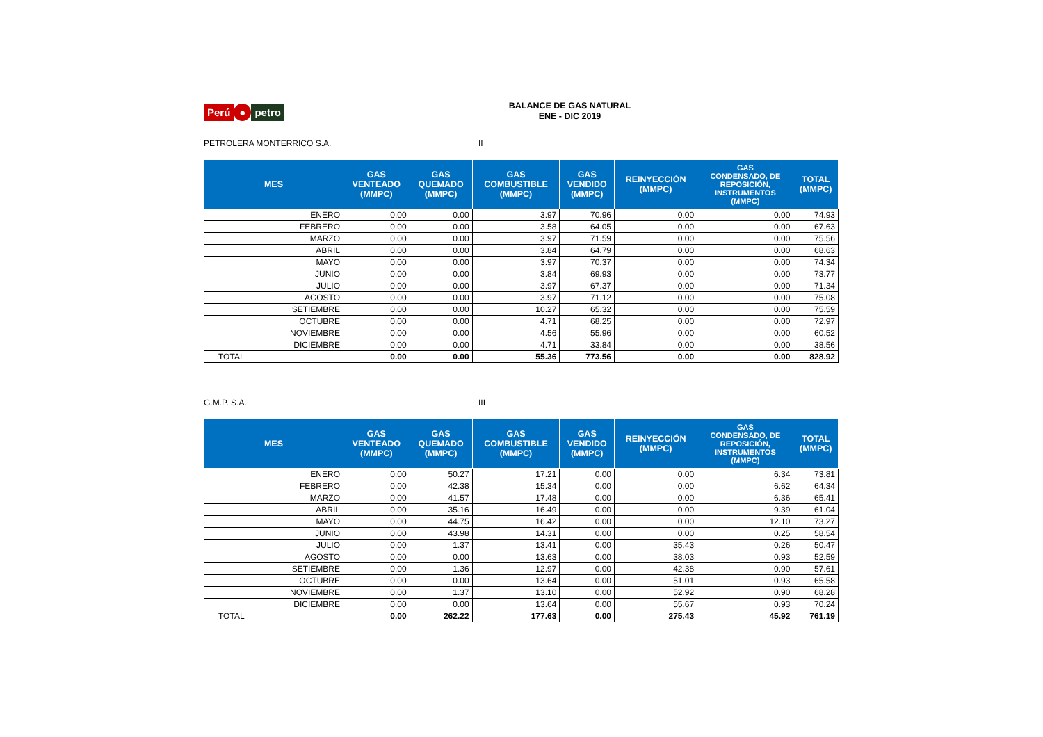Perú ● petro
BALANCE DE GAS NATURAL
ENE - DIC 2019
PETROLERA MONTERRICO S.A. II
| MES | GAS VENTEADO (MMPC) | GAS QUEMADO (MMPC) | GAS COMBUSTIBLE (MMPC) | GAS VENDIDO (MMPC) | REINYECCIÓN (MMPC) | GAS CONDENSADO, DE REPOSICIÓN, INSTRUMENTOS (MMPC) | TOTAL (MMPC) |
| --- | --- | --- | --- | --- | --- | --- | --- |
| ENERO | 0.00 | 0.00 | 3.97 | 70.96 | 0.00 | 0.00 | 74.93 |
| FEBRERO | 0.00 | 0.00 | 3.58 | 64.05 | 0.00 | 0.00 | 67.63 |
| MARZO | 0.00 | 0.00 | 3.97 | 71.59 | 0.00 | 0.00 | 75.56 |
| ABRIL | 0.00 | 0.00 | 3.84 | 64.79 | 0.00 | 0.00 | 68.63 |
| MAYO | 0.00 | 0.00 | 3.97 | 70.37 | 0.00 | 0.00 | 74.34 |
| JUNIO | 0.00 | 0.00 | 3.84 | 69.93 | 0.00 | 0.00 | 73.77 |
| JULIO | 0.00 | 0.00 | 3.97 | 67.37 | 0.00 | 0.00 | 71.34 |
| AGOSTO | 0.00 | 0.00 | 3.97 | 71.12 | 0.00 | 0.00 | 75.08 |
| SETIEMBRE | 0.00 | 0.00 | 10.27 | 65.32 | 0.00 | 0.00 | 75.59 |
| OCTUBRE | 0.00 | 0.00 | 4.71 | 68.25 | 0.00 | 0.00 | 72.97 |
| NOVIEMBRE | 0.00 | 0.00 | 4.56 | 55.96 | 0.00 | 0.00 | 60.52 |
| DICIEMBRE | 0.00 | 0.00 | 4.71 | 33.84 | 0.00 | 0.00 | 38.56 |
| TOTAL | 0.00 | 0.00 | 55.36 | 773.56 | 0.00 | 0.00 | 828.92 |
G.M.P. S.A. III
| MES | GAS VENTEADO (MMPC) | GAS QUEMADO (MMPC) | GAS COMBUSTIBLE (MMPC) | GAS VENDIDO (MMPC) | REINYECCIÓN (MMPC) | GAS CONDENSADO, DE REPOSICIÓN, INSTRUMENTOS (MMPC) | TOTAL (MMPC) |
| --- | --- | --- | --- | --- | --- | --- | --- |
| ENERO | 0.00 | 50.27 | 17.21 | 0.00 | 0.00 | 6.34 | 73.81 |
| FEBRERO | 0.00 | 42.38 | 15.34 | 0.00 | 0.00 | 6.62 | 64.34 |
| MARZO | 0.00 | 41.57 | 17.48 | 0.00 | 0.00 | 6.36 | 65.41 |
| ABRIL | 0.00 | 35.16 | 16.49 | 0.00 | 0.00 | 9.39 | 61.04 |
| MAYO | 0.00 | 44.75 | 16.42 | 0.00 | 0.00 | 12.10 | 73.27 |
| JUNIO | 0.00 | 43.98 | 14.31 | 0.00 | 0.00 | 0.25 | 58.54 |
| JULIO | 0.00 | 1.37 | 13.41 | 0.00 | 35.43 | 0.26 | 50.47 |
| AGOSTO | 0.00 | 0.00 | 13.63 | 0.00 | 38.03 | 0.93 | 52.59 |
| SETIEMBRE | 0.00 | 1.36 | 12.97 | 0.00 | 42.38 | 0.90 | 57.61 |
| OCTUBRE | 0.00 | 0.00 | 13.64 | 0.00 | 51.01 | 0.93 | 65.58 |
| NOVIEMBRE | 0.00 | 1.37 | 13.10 | 0.00 | 52.92 | 0.90 | 68.28 |
| DICIEMBRE | 0.00 | 0.00 | 13.64 | 0.00 | 55.67 | 0.93 | 70.24 |
| TOTAL | 0.00 | 262.22 | 177.63 | 0.00 | 275.43 | 45.92 | 761.19 |